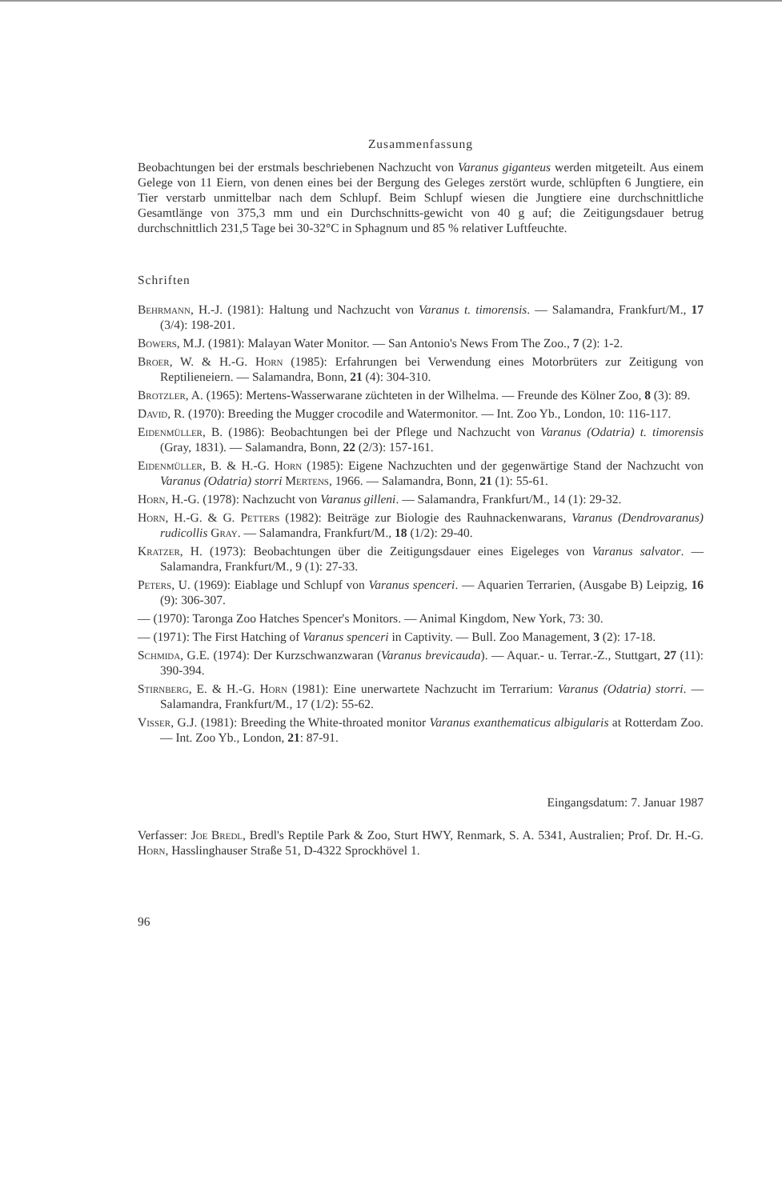Zusammenfassung
Beobachtungen bei der erstmals beschriebenen Nachzucht von Varanus giganteus werden mitgeteilt. Aus einem Gelege von 11 Eiern, von denen eines bei der Bergung des Geleges zerstört wurde, schlüpften 6 Jungtiere, ein Tier verstarb unmittelbar nach dem Schlupf. Beim Schlupf wiesen die Jungtiere eine durchschnittliche Gesamtlänge von 375,3 mm und ein Durchschnitts-gewicht von 40 g auf; die Zeitigungsdauer betrug durchschnittlich 231,5 Tage bei 30-32°C in Sphagnum und 85 % relativer Luftfeuchte.
Schriften
Behrmann, H.-J. (1981): Haltung und Nachzucht von Varanus t. timorensis. — Salamandra, Frankfurt/M., 17 (3/4): 198-201.
Bowers, M.J. (1981): Malayan Water Monitor. — San Antonio's News From The Zoo., 7 (2): 1-2.
Broer, W. & H.-G. Horn (1985): Erfahrungen bei Verwendung eines Motorbrüters zur Zeitigung von Reptilieneiern. — Salamandra, Bonn, 21 (4): 304-310.
Brotzler, A. (1965): Mertens-Wasserwarane züchteten in der Wilhelma. — Freunde des Kölner Zoo, 8 (3): 89.
David, R. (1970): Breeding the Mugger crocodile and Watermonitor. — Int. Zoo Yb., London, 10: 116-117.
Eidenmüller, B. (1986): Beobachtungen bei der Pflege und Nachzucht von Varanus (Odatria) t. timorensis (Gray, 1831). — Salamandra, Bonn, 22 (2/3): 157-161.
Eidenmüller, B. & H.-G. Horn (1985): Eigene Nachzuchten und der gegenwärtige Stand der Nachzucht von Varanus (Odatria) storri Mertens, 1966. — Salamandra, Bonn, 21 (1): 55-61.
Horn, H.-G. (1978): Nachzucht von Varanus gilleni. — Salamandra, Frankfurt/M., 14 (1): 29-32.
Horn, H.-G. & G. Petters (1982): Beiträge zur Biologie des Rauhnackenwarans, Varanus (Dendrovaranus) rudicollis Gray. — Salamandra, Frankfurt/M., 18 (1/2): 29-40.
Kratzer, H. (1973): Beobachtungen über die Zeitigungsdauer eines Eigeleges von Varanus salvator. — Salamandra, Frankfurt/M., 9 (1): 27-33.
Peters, U. (1969): Eiablage und Schlupf von Varanus spenceri. — Aquarien Terrarien, (Ausgabe B) Leipzig, 16 (9): 306-307.
— (1970): Taronga Zoo Hatches Spencer's Monitors. — Animal Kingdom, New York, 73: 30.
— (1971): The First Hatching of Varanus spenceri in Captivity. — Bull. Zoo Management, 3 (2): 17-18.
Schmida, G.E. (1974): Der Kurzschwanzwaran (Varanus brevicauda). — Aquar.- u. Terrar.-Z., Stuttgart, 27 (11): 390-394.
Stirnberg, E. & H.-G. Horn (1981): Eine unerwartete Nachzucht im Terrarium: Varanus (Odatria) storri. — Salamandra, Frankfurt/M., 17 (1/2): 55-62.
Visser, G.J. (1981): Breeding the White-throated monitor Varanus exanthematicus albigularis at Rotterdam Zoo. — Int. Zoo Yb., London, 21: 87-91.
Eingangsdatum: 7. Januar 1987
Verfasser: Joe Bredl, Bredl's Reptile Park & Zoo, Sturt HWY, Renmark, S. A. 5341, Australien; Prof. Dr. H.-G. Horn, Hasslinghauser Straße 51, D-4322 Sprockhövel 1.
96